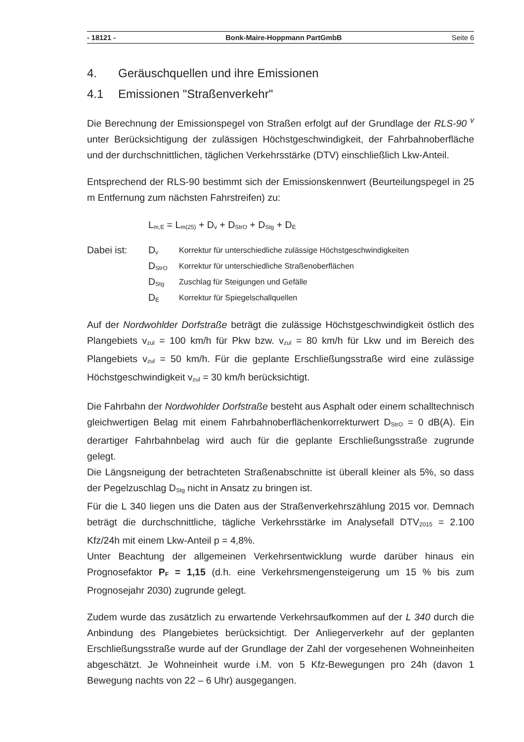- 18121 - Bonk-Maire-Hoppmann PartGmbB Seite 6
4. Geräuschquellen und ihre Emissionen
4.1 Emissionen "Straßenverkehr"
Die Berechnung der Emissionspegel von Straßen erfolgt auf der Grundlage der RLS-90 <sup>v</sup> unter Berücksichtigung der zulässigen Höchstgeschwindigkeit, der Fahrbahnoberfläche und der durchschnittlichen, täglichen Verkehrsstärke (DTV) einschließlich Lkw-Anteil.
Entsprechend der RLS-90 bestimmt sich der Emissionskennwert (Beurteilungspegel in 25 m Entfernung zum nächsten Fahrstreifen) zu:
L<sub>m,E</sub> = L<sub>m(25)</sub> + D<sub>v</sub> + D<sub>StrO</sub> + D<sub>Stg</sub> + D<sub>E</sub>
| Dabei ist: | D<sub>v</sub> | Korrektur für unterschiedliche zulässige Höchstgeschwindigkeiten |
| | D<sub>StrO</sub> | Korrektur für unterschiedliche Straßenoberflächen |
| | D<sub>Stg</sub> | Zuschlag für Steigungen und Gefälle |
| | D<sub>E</sub> | Korrektur für Spiegelschallquellen |
Auf der Nordwohlder Dorfstraße beträgt die zulässige Höchstgeschwindigkeit östlich des Plangebiets v<sub>zul</sub> = 100 km/h für Pkw bzw. v<sub>zul</sub> = 80 km/h für Lkw und im Bereich des Plangebiets v<sub>zul</sub> = 50 km/h. Für die geplante Erschließungsstraße wird eine zulässige Höchstgeschwindigkeit v<sub>zul</sub> = 30 km/h berücksichtigt.
Die Fahrbahn der Nordwohlder Dorfstraße besteht aus Asphalt oder einem schalltechnisch gleichwertigen Belag mit einem Fahrbahnoberflächenkorrekturwert D<sub>StrO</sub> = 0 dB(A). Ein derartiger Fahrbahnbelag wird auch für die geplante Erschließungsstraße zugrunde gelegt.
Die Längsneigung der betrachteten Straßenabschnitte ist überall kleiner als 5%, so dass der Pegelzuschlag D<sub>Stg</sub> nicht in Ansatz zu bringen ist.
Für die L 340 liegen uns die Daten aus der Straßenverkehrszählung 2015 vor. Demnach beträgt die durchschnittliche, tägliche Verkehrsstärke im Analysefall DTV<sub>2015</sub> = 2.100 Kfz/24h mit einem Lkw-Anteil p = 4,8%.
Unter Beachtung der allgemeinen Verkehrsentwicklung wurde darüber hinaus ein Prognosefaktor P<sub>F</sub> = 1,15 (d.h. eine Verkehrsmengensteigerung um 15 % bis zum Prognosejahr 2030) zugrunde gelegt.
Zudem wurde das zusätzlich zu erwartende Verkehrsaufkommen auf der L 340 durch die Anbindung des Plangebietes berücksichtigt. Der Anliegerverkehr auf der geplanten Erschließungsstraße wurde auf der Grundlage der Zahl der vorgesehenen Wohneinheiten abgeschätzt. Je Wohneinheit wurde i.M. von 5 Kfz-Bewegungen pro 24h (davon 1 Bewegung nachts von 22 – 6 Uhr) ausgegangen.